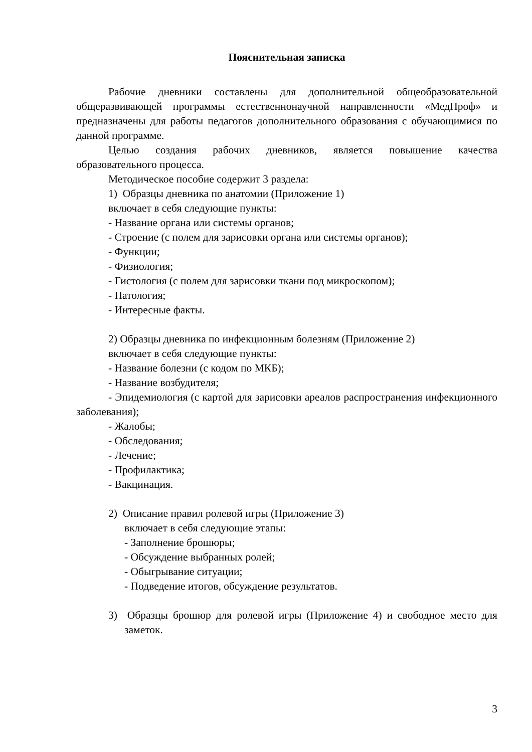Пояснительная записка
Рабочие дневники составлены для дополнительной общеобразовательной общеразвивающей программы естественнонаучной направленности «МедПроф» и предназначены для работы педагогов дополнительного образования с обучающимися по данной программе.
Целью создания рабочих дневников, является повышение качества образовательного процесса.
Методическое пособие содержит 3 раздела:
1) Образцы дневника по анатомии (Приложение 1)
включает в себя следующие пункты:
- Название органа или системы органов;
- Строение (с полем для зарисовки органа или системы органов);
- Функции;
- Физиология;
- Гистология (с полем для зарисовки ткани под микроскопом);
- Патология;
- Интересные факты.
2) Образцы дневника по инфекционным болезням (Приложение 2)
включает в себя следующие пункты:
- Название болезни (с кодом по МКБ);
- Название возбудителя;
- Эпидемиология (с картой для зарисовки ареалов распространения инфекционного заболевания);
- Жалобы;
- Обследования;
- Лечение;
- Профилактика;
- Вакцинация.
2) Описание правил ролевой игры (Приложение 3)
включает в себя следующие этапы:
- Заполнение брошюры;
- Обсуждение выбранных ролей;
- Обыгрывание ситуации;
- Подведение итогов, обсуждение результатов.
3) Образцы брошюр для ролевой игры (Приложение 4) и свободное место для заметок.
3